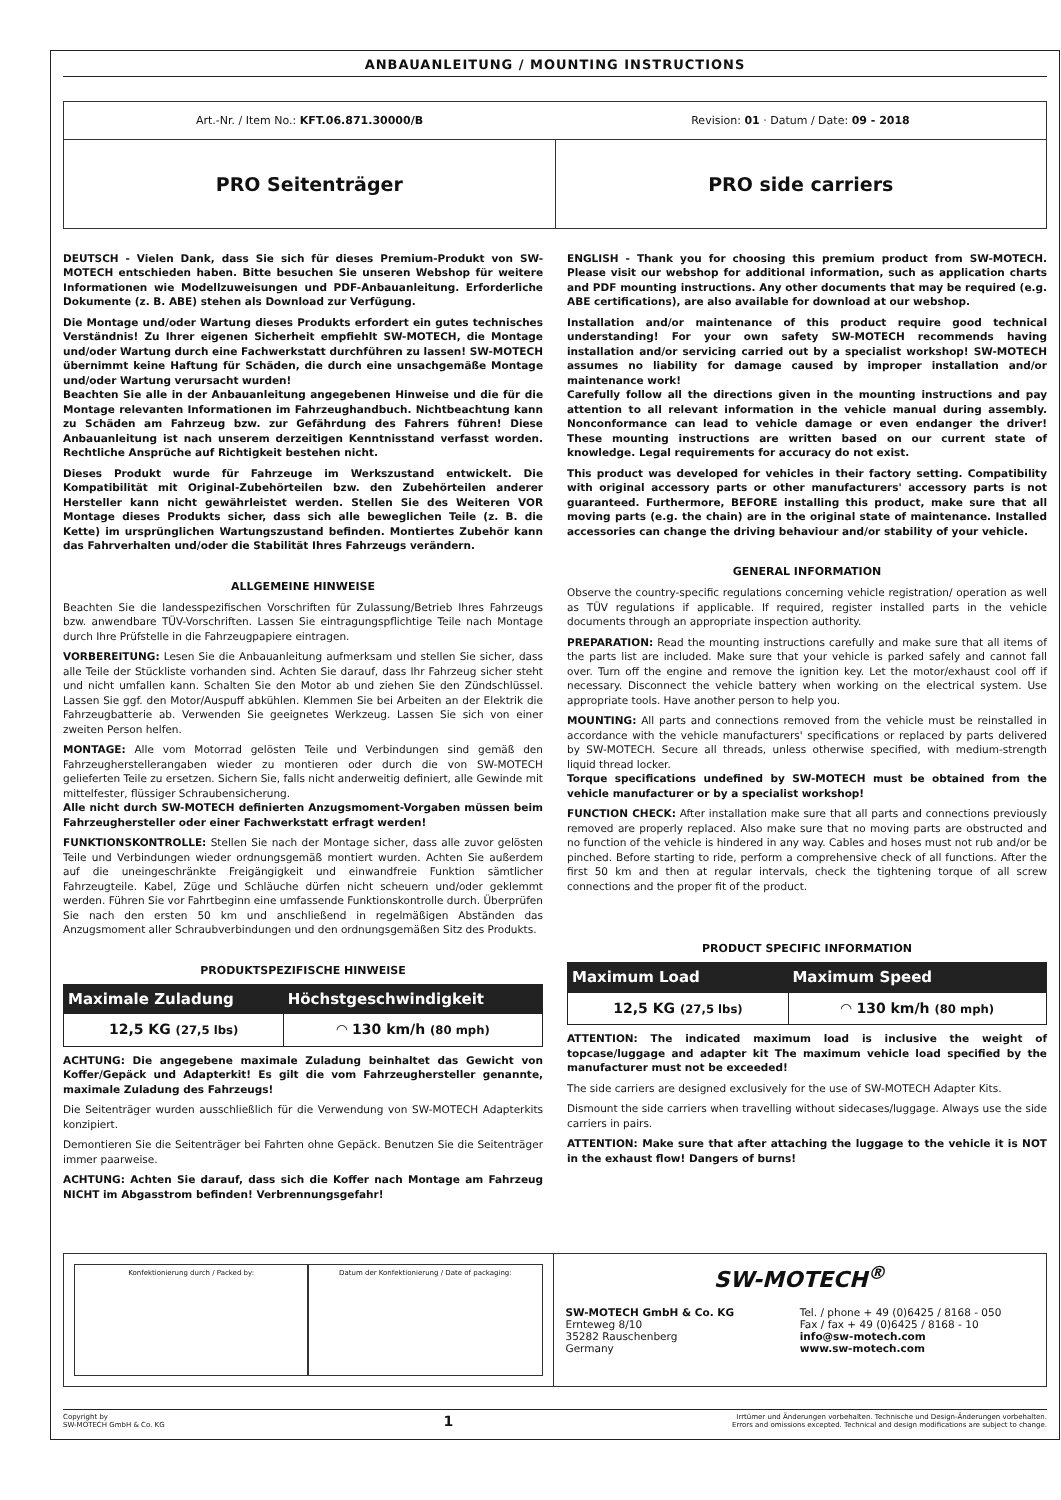ANBAUANLEITUNG / MOUNTING INSTRUCTIONS
Art.-Nr. / Item No.: KFT.06.871.30000/B
Revision: 01 · Datum / Date: 09 - 2018
PRO Seitenträger PRO side carriers
DEUTSCH - Vielen Dank, dass Sie sich für dieses Premium-Produkt von SW-MOTECH entschieden haben. Bitte besuchen Sie unseren Webshop für weitere Informationen wie Modellzuweisungen und PDF-Anbauanleitung. Erforderliche Dokumente (z. B. ABE) stehen als Download zur Verfügung.
Die Montage und/oder Wartung dieses Produkts erfordert ein gutes technisches Verständnis! Zu Ihrer eigenen Sicherheit empfiehlt SW-MOTECH, die Montage und/oder Wartung durch eine Fachwerkstatt durchführen zu lassen! SW-MOTECH übernimmt keine Haftung für Schäden, die durch eine unsachgemäße Montage und/oder Wartung verursacht wurden!
Beachten Sie alle in der Anbauanleitung angegebenen Hinweise und die für die Montage relevanten Informationen im Fahrzeughandbuch. Nichtbeachtung kann zu Schäden am Fahrzeug bzw. zur Gefährdung des Fahrers führen! Diese Anbauanleitung ist nach unserem derzeitigen Kenntnisstand verfasst worden. Rechtliche Ansprüche auf Richtigkeit bestehen nicht.
Dieses Produkt wurde für Fahrzeuge im Werkszustand entwickelt. Die Kompatibilität mit Original-Zubehörteilen bzw. den Zubehörteilen anderer Hersteller kann nicht gewährleistet werden. Stellen Sie des Weiteren VOR Montage dieses Produkts sicher, dass sich alle beweglichen Teile (z. B. die Kette) im ursprünglichen Wartungszustand befinden. Montiertes Zubehör kann das Fahrverhalten und/oder die Stabilität Ihres Fahrzeugs verändern.
ALLGEMEINE HINWEISE
Beachten Sie die landesspezifischen Vorschriften für Zulassung/Betrieb Ihres Fahrzeugs bzw. anwendbare TÜV-Vorschriften. Lassen Sie eintragungspflichtige Teile nach Montage durch Ihre Prüfstelle in die Fahrzeugpapiere eintragen.
VORBEREITUNG: Lesen Sie die Anbauanleitung aufmerksam und stellen Sie sicher, dass alle Teile der Stückliste vorhanden sind. Achten Sie darauf, dass Ihr Fahrzeug sicher steht und nicht umfallen kann. Schalten Sie den Motor ab und ziehen Sie den Zündschlüssel. Lassen Sie ggf. den Motor/Auspuff abkühlen. Klemmen Sie bei Arbeiten an der Elektrik die Fahrzeugbatterie ab. Verwenden Sie geeignetes Werkzeug. Lassen Sie sich von einer zweiten Person helfen.
MONTAGE: Alle vom Motorrad gelösten Teile und Verbindungen sind gemäß den Fahrzeugherstellerangaben wieder zu montieren oder durch die von SW-MOTECH gelieferten Teile zu ersetzen. Sichern Sie, falls nicht anderweitig definiert, alle Gewinde mit mittelfester, flüssiger Schraubensicherung.
Alle nicht durch SW-MOTECH definierten Anzugsmoment-Vorgaben müssen beim Fahrzeughersteller oder einer Fachwerkstatt erfragt werden!
FUNKTIONSKONTROLLE: Stellen Sie nach der Montage sicher, dass alle zuvor gelösten Teile und Verbindungen wieder ordnungsgemäß montiert wurden. Achten Sie außerdem auf die uneingeschränkte Freigängigkeit und einwandfreie Funktion sämtlicher Fahrzeugteile. Kabel, Züge und Schläuche dürfen nicht scheuern und/oder geklemmt werden. Führen Sie vor Fahrtbeginn eine umfassende Funktionskontrolle durch. Überprüfen Sie nach den ersten 50 km und anschließend in regelmäßigen Abständen das Anzugsmoment aller Schraubverbindungen und den ordnungsgemäßen Sitz des Produkts.
PRODUKTSPEZIFISCHE HINWEISE
| Maximale Zuladung | Höchstgeschwindigkeit |
| --- | --- |
| 12,5 KG (27,5 lbs) | ◠ 130 km/h (80 mph) |
ACHTUNG: Die angegebene maximale Zuladung beinhaltet das Gewicht von Koffer/Gepäck und Adapterkit! Es gilt die vom Fahrzeughersteller genannte, maximale Zuladung des Fahrzeugs!
Die Seitenträger wurden ausschließlich für die Verwendung von SW-MOTECH Adapterkits konzipiert.
Demontieren Sie die Seitenträger bei Fahrten ohne Gepäck. Benutzen Sie die Seitenträger immer paarweise.
ACHTUNG: Achten Sie darauf, dass sich die Koffer nach Montage am Fahrzeug NICHT im Abgasstrom befinden! Verbrennungsgefahr!
ENGLISH - Thank you for choosing this premium product from SW-MOTECH. Please visit our webshop for additional information, such as application charts and PDF mounting instructions. Any other documents that may be required (e.g. ABE certifications), are also available for download at our webshop.
Installation and/or maintenance of this product require good technical understanding! For your own safety SW-MOTECH recommends having installation and/or servicing carried out by a specialist workshop! SW-MOTECH assumes no liability for damage caused by improper installation and/or maintenance work!
Carefully follow all the directions given in the mounting instructions and pay attention to all relevant information in the vehicle manual during assembly. Nonconformance can lead to vehicle damage or even endanger the driver! These mounting instructions are written based on our current state of knowledge. Legal requirements for accuracy do not exist.
This product was developed for vehicles in their factory setting. Compatibility with original accessory parts or other manufacturers' accessory parts is not guaranteed. Furthermore, BEFORE installing this product, make sure that all moving parts (e.g. the chain) are in the original state of maintenance. Installed accessories can change the driving behaviour and/or stability of your vehicle.
GENERAL INFORMATION
Observe the country-specific regulations concerning vehicle registration/ operation as well as TÜV regulations if applicable. If required, register installed parts in the vehicle documents through an appropriate inspection authority.
PREPARATION: Read the mounting instructions carefully and make sure that all items of the parts list are included. Make sure that your vehicle is parked safely and cannot fall over. Turn off the engine and remove the ignition key. Let the motor/exhaust cool off if necessary. Disconnect the vehicle battery when working on the electrical system. Use appropriate tools. Have another person to help you.
MOUNTING: All parts and connections removed from the vehicle must be reinstalled in accordance with the vehicle manufacturers' specifications or replaced by parts delivered by SW-MOTECH. Secure all threads, unless otherwise specified, with medium-strength liquid thread locker.
Torque specifications undefined by SW-MOTECH must be obtained from the vehicle manufacturer or by a specialist workshop!
FUNCTION CHECK: After installation make sure that all parts and connections previously removed are properly replaced. Also make sure that no moving parts are obstructed and no function of the vehicle is hindered in any way. Cables and hoses must not rub and/or be pinched. Before starting to ride, perform a comprehensive check of all functions. After the first 50 km and then at regular intervals, check the tightening torque of all screw connections and the proper fit of the product.
PRODUCT SPECIFIC INFORMATION
| Maximum Load | Maximum Speed |
| --- | --- |
| 12,5 KG (27,5 lbs) | ◠ 130 km/h (80 mph) |
ATTENTION: The indicated maximum load is inclusive the weight of topcase/luggage and adapter kit The maximum vehicle load specified by the manufacturer must not be exceeded!
The side carriers are designed exclusively for the use of SW-MOTECH Adapter Kits.
Dismount the side carriers when travelling without sidecases/luggage. Always use the side carriers in pairs.
ATTENTION: Make sure that after attaching the luggage to the vehicle it is NOT in the exhaust flow! Dangers of burns!
Konfektionierung durch / Packed by:
Datum der Konfektionierung / Date of packaging:
SW-MOTECH<sup>®</sup>
SW-MOTECH GmbH & Co. KG
Ernteweg 8/10
35282 Rauschenberg
Germany
Tel. / phone + 49 (0)6425 / 8168 - 050
Fax / fax + 49 (0)6425 / 8168 - 10
info@sw-motech.com
www.sw-motech.com
Copyright by
SW-MOTECH GmbH & Co. KG
1
Irrtümer und Änderungen vorbehalten. Technische und Design-Änderungen vorbehalten.
Errors and omissions excepted. Technical and design modifications are subject to change.